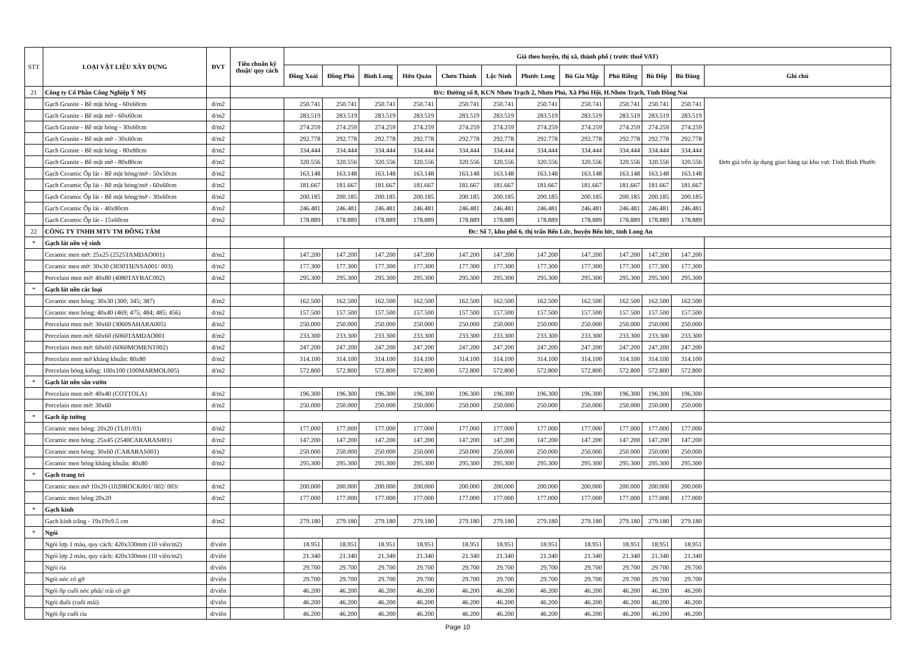| STT | LOẠI VẬT LIỆU XÂY DỰNG | ĐVT | Tiêu chuẩn kỹ thuật/ quy cách | Giá theo huyện, thị xã, thành phố ( trước thuế VAT) | | | | | | | | | | | |
| --- | --- | --- | --- | --- | --- | --- | --- | --- | --- | --- | --- | --- | --- | --- | --- |
| | | | | Đồng Xoài | Đồng Phú | Bình Long | Hớn Quản | Chơn Thành | Lộc Ninh | Phước Long | Bù Gia Mập | Phú Riềng | Bù Đốp | Bù Đăng | Ghi chú |
| 21 | Công ty Cổ Phần Công Nghiệp Ý Mỹ | | Đ/c: Đường số 8, KCN Nhơn Trạch 2, Nhơn Phú, Xã Phú Hội, H.Nhơn Trạch, Tỉnh Đồng Nai | | | | | | | | | | | | |
| | Gạch Granite - Bề mặt bóng - 60x60cm | đ/m2 | | 250.741 | 250.741 | 250.741 | 250.741 | 250.741 | 250.741 | 250.741 | 250.741 | 250.741 | 250.741 | 250.741 | Đơn giá trên áp dụng giao hàng tại khu vực Tỉnh Bình Phước |
| | Gạch Granite - Bề mặt mờ - 60x60cm | đ/m2 | | 283.519 | 283.519 | 283.519 | 283.519 | 283.519 | 283.519 | 283.519 | 283.519 | 283.519 | 283.519 | 283.519 | |
| | Gạch Granite - Bề mặt bóng - 30x60cm | đ/m2 | | 274.259 | 274.259 | 274.259 | 274.259 | 274.259 | 274.259 | 274.259 | 274.259 | 274.259 | 274.259 | 274.259 | |
| | Gạch Granite - Bề mặt mờ - 30x60cm | đ/m2 | | 292.778 | 292.778 | 292.778 | 292.778 | 292.778 | 292.778 | 292.778 | 292.778 | 292.778 | 292.778 | 292.778 | |
| | Gạch Granite - Bề mặt bóng - 80x80cm | đ/m2 | | 334.444 | 334.444 | 334.444 | 334.444 | 334.444 | 334.444 | 334.444 | 334.444 | 334.444 | 334.444 | 334.444 | |
| | Gạch Granite - Bề mặt mờ - 80x80cm | đ/m2 | | 320.556 | 320.556 | 320.556 | 320.556 | 320.556 | 320.556 | 320.556 | 320.556 | 320.556 | 320.556 | 320.556 | |
| | Gạch Ceramic Ốp lát - Bề mặt bóng/mờ - 50x50cm | đ/m2 | | 163.148 | 163.148 | 163.148 | 163.148 | 163.148 | 163.148 | 163.148 | 163.148 | 163.148 | 163.148 | 163.148 | |
| | Gạch Ceramic Ốp lát - Bề mặt bóng/mờ - 60x60cm | đ/m2 | | 181.667 | 181.667 | 181.667 | 181.667 | 181.667 | 181.667 | 181.667 | 181.667 | 181.667 | 181.667 | 181.667 | |
| | Gạch Ceramic Ốp lát - Bề mặt bóng/mờ - 30x60cm | đ/m2 | | 200.185 | 200.185 | 200.185 | 200.185 | 200.185 | 200.185 | 200.185 | 200.185 | 200.185 | 200.185 | 200.185 | |
| | Gạch Ceramic Ốp lát - 40x80cm | đ/m2 | | 246.481 | 246.481 | 246.481 | 246.481 | 246.481 | 246.481 | 246.481 | 246.481 | 246.481 | 246.481 | 246.481 | |
| | Gạch Ceramic Ốp lát - 15x60cm | đ/m2 | | 178.889 | 178.889 | 178.889 | 178.889 | 178.889 | 178.889 | 178.889 | 178.889 | 178.889 | 178.889 | 178.889 | |
| 22 | CÔNG TY TNHH MTV TM ĐỒNG TÂM | | Đc: Số 7, khu phố 6, thị trấn Bến Lức, huyện Bến lức, tỉnh Long An | | | | | | | | | | | | |
| * | Gạch lát nền vệ sinh | | | | | | | | | | | | | | |
| | Ceramic men mờ: 25x25 (2525TAMDAO001) | đ/m2 | | 147.200 | 147.200 | 147.200 | 147.200 | 147.200 | 147.200 | 147.200 | 147.200 | 147.200 | 147.200 | 147.200 | |
| | Ceramic men mờ: 30x30 (3030TIENSA001/ 003) | đ/m2 | | 177.300 | 177.300 | 177.300 | 177.300 | 177.300 | 177.300 | 177.300 | 177.300 | 177.300 | 177.300 | 177.300 | |
| | Porcelain men mờ: 40x80 (4080TAYBAC002) | đ/m2 | | 295.300 | 295.300 | 295.300 | 295.300 | 295.300 | 295.300 | 295.300 | 295.300 | 295.300 | 295.300 | 295.300 | |
| * | Gạch lát nền các loại | | | | | | | | | | | | | | |
| | Ceramic men bóng: 30x30 (300; 345; 387) | đ/m2 | | 162.500 | 162.500 | 162.500 | 162.500 | 162.500 | 162.500 | 162.500 | 162.500 | 162.500 | 162.500 | 162.500 | |
| | Ceramic men bóng: 40x40 (469; 475; 484; 485; 456) | đ/m2 | | 157.500 | 157.500 | 157.500 | 157.500 | 157.500 | 157.500 | 157.500 | 157.500 | 157.500 | 157.500 | 157.500 | |
| | Porcelain men mờ: 30x60 (3060SAHARA005) | đ/m2 | | 250.000 | 250.000 | 250.000 | 250.000 | 250.000 | 250.000 | 250.000 | 250.000 | 250.000 | 250.000 | 250.000 | |
| | Porcelain men mờ: 60x60 (6060TAMDAO001 | đ/m2 | | 233.300 | 233.300 | 233.300 | 233.300 | 233.300 | 233.300 | 233.300 | 233.300 | 233.300 | 233.300 | 233.300 | |
| | Porcelain men mờ: 60x60 (6060MOMENT002) | đ/m2 | | 247.200 | 247.200 | 247.200 | 247.200 | 247.200 | 247.200 | 247.200 | 247.200 | 247.200 | 247.200 | 247.200 | |
| | Porcelain men mờ kháng khuẩn: 80x80 | đ/m2 | | 314.100 | 314.100 | 314.100 | 314.100 | 314.100 | 314.100 | 314.100 | 314.100 | 314.100 | 314.100 | 314.100 | |
| | Porcelain bóng kiếng: 100x100 (100MARMOL005) | đ/m2 | | 572.800 | 572.800 | 572.800 | 572.800 | 572.800 | 572.800 | 572.800 | 572.800 | 572.800 | 572.800 | 572.800 | |
| * | Gạch lát nền sân vườn | | | | | | | | | | | | | | |
| | Porcelain men mờ: 40x40 (COTTOLA) | đ/m2 | | 196.300 | 196.300 | 196.300 | 196.300 | 196.300 | 196.300 | 196.300 | 196.300 | 196.300 | 196.300 | 196.300 | |
| | Porcelain men mờ: 30x60 | đ/m2 | | 250.000 | 250.000 | 250.000 | 250.000 | 250.000 | 250.000 | 250.000 | 250.000 | 250.000 | 250.000 | 250.000 | |
| * | Gạch ốp tường | | | | | | | | | | | | | | |
| | Ceramic men bóng: 20x20 (TL01/03) | đ/m2 | | 177.000 | 177.000 | 177.000 | 177.000 | 177.000 | 177.000 | 177.000 | 177.000 | 177.000 | 177.000 | 177.000 | |
| | Ceramic men bóng: 25x45 (2540CARARAS001) | đ/m2 | | 147.200 | 147.200 | 147.200 | 147.200 | 147.200 | 147.200 | 147.200 | 147.200 | 147.200 | 147.200 | 147.200 | |
| | Ceramic men bóng: 30x60 (CARARAS001) | đ/m2 | | 250.000 | 250.000 | 250.000 | 250.000 | 250.000 | 250.000 | 250.000 | 250.000 | 250.000 | 250.000 | 250.000 | |
| | Ceramic men bóng kháng khuẩn: 40x80 | đ/m2 | | 295.300 | 295.300 | 295.300 | 295.300 | 295.300 | 295.300 | 295.300 | 295.300 | 295.300 | 295.300 | 295.300 | |
| * | Gạch trang trí | | | | | | | | | | | | | | |
| | Ceramic men mờ 10x20 (1020ROCK001/ 002/ 003/ | đ/m2 | | 200.000 | 200.000 | 200.000 | 200.000 | 200.000 | 200.000 | 200.000 | 200.000 | 200.000 | 200.000 | 200.000 | |
| | Ceramic men bóng 20x20 | đ/m2 | | 177.000 | 177.000 | 177.000 | 177.000 | 177.000 | 177.000 | 177.000 | 177.000 | 177.000 | 177.000 | 177.000 | |
| * | Gạch kính | | | | | | | | | | | | | | |
| | Gạch kính trắng - 19x19x9.5 cm | đ/m2 | | 279.180 | 279.180 | 279.180 | 279.180 | 279.180 | 279.180 | 279.180 | 279.180 | 279.180 | 279.180 | 279.180 | |
| * | Ngói | | | | | | | | | | | | | | |
| | Ngói lợp 1 màu, quy cách: 420x330mm (10 viên/m2) | đ/viên | | 18.951 | 18.951 | 18.951 | 18.951 | 18.951 | 18.951 | 18.951 | 18.951 | 18.951 | 18.951 | 18.951 | |
| | Ngói lợp 2 màu, quy cách: 420x330mm (10 viên/m2) | đ/viên | | 21.340 | 21.340 | 21.340 | 21.340 | 21.340 | 21.340 | 21.340 | 21.340 | 21.340 | 21.340 | 21.340 | |
| | Ngói rìa | đ/viên | | 29.700 | 29.700 | 29.700 | 29.700 | 29.700 | 29.700 | 29.700 | 29.700 | 29.700 | 29.700 | 29.700 | |
| | Ngói nóc có gờ | đ/viên | | 29.700 | 29.700 | 29.700 | 29.700 | 29.700 | 29.700 | 29.700 | 29.700 | 29.700 | 29.700 | 29.700 | |
| | Ngói ốp cuối nóc phải/ trái có gờ | đ/viên | | 46.200 | 46.200 | 46.200 | 46.200 | 46.200 | 46.200 | 46.200 | 46.200 | 46.200 | 46.200 | 46.200 | |
| | Ngói đuôi (cuối mái) | đ/viên | | 46.200 | 46.200 | 46.200 | 46.200 | 46.200 | 46.200 | 46.200 | 46.200 | 46.200 | 46.200 | 46.200 | |
| | Ngói ốp cuối rìa | đ/viên | | 46.200 | 46.200 | 46.200 | 46.200 | 46.200 | 46.200 | 46.200 | 46.200 | 46.200 | 46.200 | 46.200 | |
Page 10